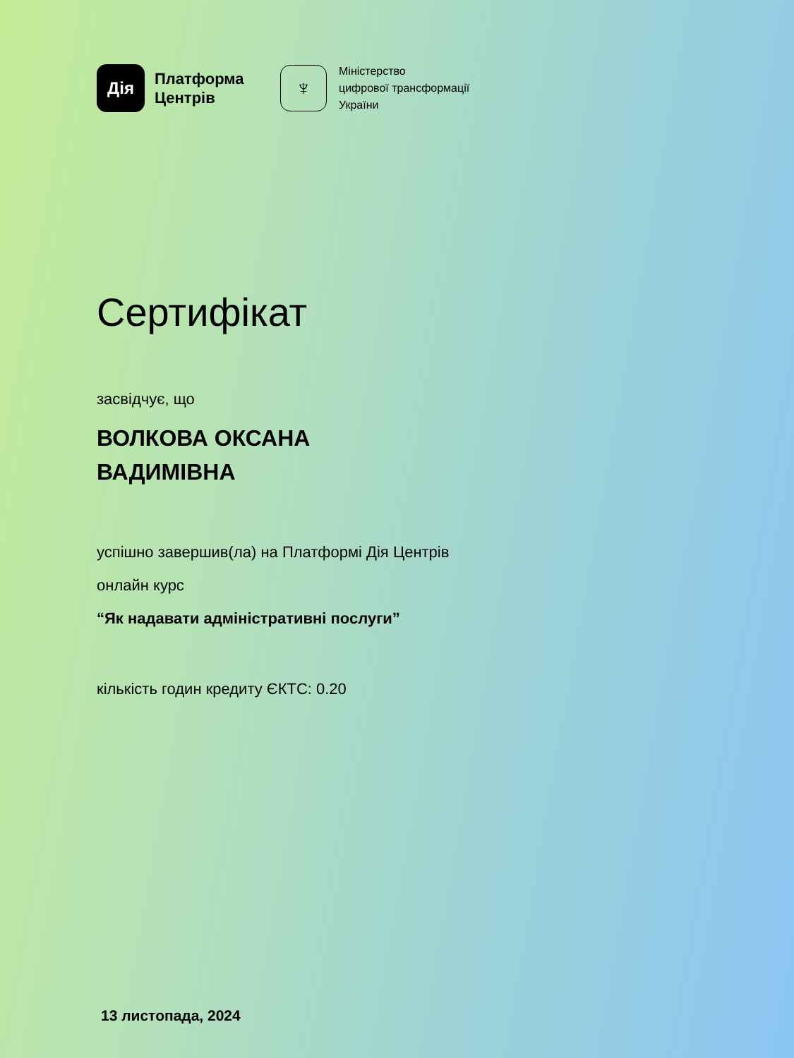Дія
Платформа Центрів
♆
Міністерство
цифрової трансформації
України
Сертифікат
засвідчує, що
ВОЛКОВА ОКСАНА
ВАДИМІВНА
успішно завершив(ла) на Платформі Дія Центрів
онлайн курс
“Як надавати адміністративні послуги”
кількість годин кредиту ЄКТС: 0.20
13 листопада, 2024